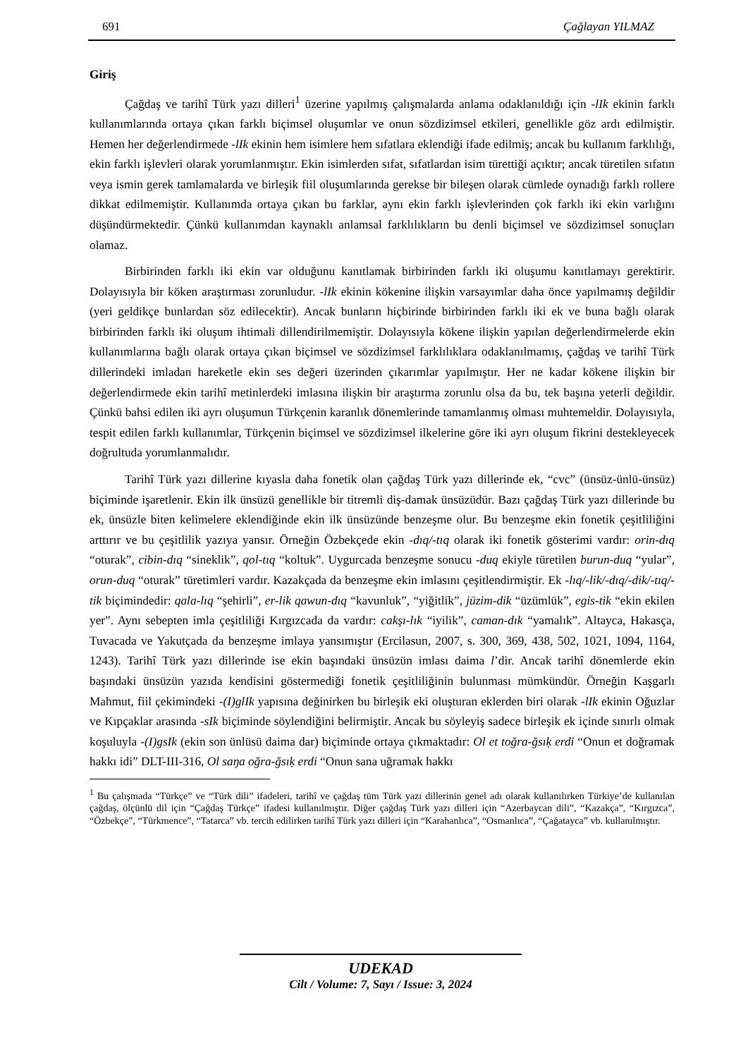691 Çağlayan YILMAZ
Giriş
Çağdaş ve tarihî Türk yazı dilleri<sup>1</sup> üzerine yapılmış çalışmalarda anlama odaklanıldığı için -lIk ekinin farklı kullanımlarında ortaya çıkan farklı biçimsel oluşumlar ve onun sözdizimsel etkileri, genellikle göz ardı edilmiştir. Hemen her değerlendirmede -lIk ekinin hem isimlere hem sıfatlara eklendiği ifade edilmiş; ancak bu kullanım farklılığı, ekin farklı işlevleri olarak yorumlanmıştır. Ekin isimlerden sıfat, sıfatlardan isim türettiği açıktır; ancak türetilen sıfatın veya ismin gerek tamlamalarda ve birleşik fiil oluşumlarında gerekse bir bileşen olarak cümlede oynadığı farklı rollere dikkat edilmemiştir. Kullanımda ortaya çıkan bu farklar, aynı ekin farklı işlevlerinden çok farklı iki ekin varlığını düşündürmektedir. Çünkü kullanımdan kaynaklı anlamsal farklılıkların bu denli biçimsel ve sözdizimsel sonuçları olamaz.
Birbirinden farklı iki ekin var olduğunu kanıtlamak birbirinden farklı iki oluşumu kanıtlamayı gerektirir. Dolayısıyla bir köken araştırması zorunludur. -lIk ekinin kökenine ilişkin varsayımlar daha önce yapılmamış değildir (yeri geldikçe bunlardan söz edilecektir). Ancak bunların hiçbirinde birbirinden farklı iki ek ve buna bağlı olarak birbirinden farklı iki oluşum ihtimali dillendirilmemiştir. Dolayısıyla kökene ilişkin yapılan değerlendirmelerde ekin kullanımlarına bağlı olarak ortaya çıkan biçimsel ve sözdizimsel farklılıklara odaklanılmamış, çağdaş ve tarihî Türk dillerindeki imladan hareketle ekin ses değeri üzerinden çıkarımlar yapılmıştır. Her ne kadar kökene ilişkin bir değerlendirmede ekin tarihî metinlerdeki imlasına ilişkin bir araştırma zorunlu olsa da bu, tek başına yeterli değildir. Çünkü bahsi edilen iki ayrı oluşumun Türkçenin karanlık dönemlerinde tamamlanmış olması muhtemeldir. Dolayısıyla, tespit edilen farklı kullanımlar, Türkçenin biçimsel ve sözdizimsel ilkelerine göre iki ayrı oluşum fikrini destekleyecek doğrultuda yorumlanmalıdır.
Tarihî Türk yazı dillerine kıyasla daha fonetik olan çağdaş Türk yazı dillerinde ek, “cvc” (ünsüz-ünlü-ünsüz) biçiminde işaretlenir. Ekin ilk ünsüzü genellikle bir titremli diş-damak ünsüzüdür. Bazı çağdaş Türk yazı dillerinde bu ek, ünsüzle biten kelimelere eklendiğinde ekin ilk ünsüzünde benzeşme olur. Bu benzeşme ekin fonetik çeşitliliğini arttırır ve bu çeşitlilik yazıya yansır. Örneğin Özbekçede ekin -dıq/-tıq olarak iki fonetik gösterimi vardır: orin-dıq “oturak”, cibin-dıq “sineklik”, qol-tıq “koltuk”. Uygurcada benzeşme sonucu -duq ekiyle türetilen burun-duq “yular”, orun-duq “oturak” türetimleri vardır. Kazakçada da benzeşme ekin imlasını çeşitlendirmiştir. Ek -lıq/-lik/-dıq/-dik/-tıq/-tik biçimindedir: qala-lıq “şehirli”, er-lik qawun-dıq “kavunluk”, “yiğitlik”, jüzim-dik “üzümlük”, egis-tik “ekin ekilen yer”. Aynı sebepten imla çeşitliliği Kırgızcada da vardır: cakşı-lık “iyilik”, caman-dık “yamalık”. Altayca, Hakasça, Tuvacada ve Yakutçada da benzeşme imlaya yansımıştır (Ercilasun, 2007, s. 300, 369, 438, 502, 1021, 1094, 1164, 1243). Tarihî Türk yazı dillerinde ise ekin başındaki ünsüzün imlası daima l’dir. Ancak tarihî dönemlerde ekin başındaki ünsüzün yazıda kendisini göstermediği fonetik çeşitliliğinin bulunması mümkündür. Örneğin Kaşgarlı Mahmut, fiil çekimindeki -(I)glIk yapısına değinirken bu birleşik eki oluşturan eklerden biri olarak -lIk ekinin Oğuzlar ve Kıpçaklar arasında -sIk biçiminde söylendiğini belirmiştir. Ancak bu söyleyiş sadece birleşik ek içinde sınırlı olmak koşuluyla -(I)gsIk (ekin son ünlüsü daima dar) biçiminde ortaya çıkmaktadır: Ol et toğra-ğsıḳ erdi “Onun et doğramak hakkı idi” DLT-III-316, Ol saŋa oğra-ğsıḳ erdi “Onun sana uğramak hakkı
<sup>1</sup> Bu çalışmada “Türkçe” ve “Türk dili” ifadeleri, tarihî ve çağdaş tüm Türk yazı dillerinin genel adı olarak kullanılırken Türkiye’de kullanılan çağdaş, ölçünlü dil için “Çağdaş Türkçe” ifadesi kullanılmıştır. Diğer çağdaş Türk yazı dilleri için “Azerbaycan dili”, “Kazakça”, “Kırgızca”, “Özbekçe”, “Türkmence”, “Tatarca” vb. tercih edilirken tarihî Türk yazı dilleri için “Karahanlıca”, “Osmanlıca”, “Çağatayca” vb. kullanılmıştır.
UDEKAD
Cilt / Volume: 7, Sayı / Issue: 3, 2024